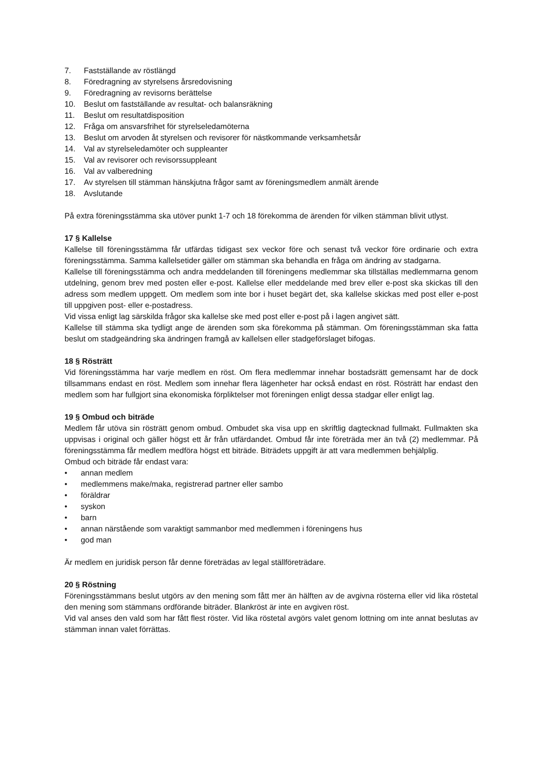7. Fastställande av röstlängd
8. Föredragning av styrelsens årsredovisning
9. Föredragning av revisorns berättelse
10. Beslut om fastställande av resultat- och balansräkning
11. Beslut om resultatdisposition
12. Fråga om ansvarsfrihet för styrelseledamöterna
13. Beslut om arvoden åt styrelsen och revisorer för nästkommande verksamhetsår
14. Val av styrelseledamöter och suppleanter
15. Val av revisorer och revisorssuppleant
16. Val av valberedning
17. Av styrelsen till stämman hänskjutna frågor samt av föreningsmedlem anmält ärende
18. Avslutande
På extra föreningsstämma ska utöver punkt 1-7 och 18 förekomma de ärenden för vilken stämman blivit utlyst.
17 § Kallelse
Kallelse till föreningsstämma får utfärdas tidigast sex veckor före och senast två veckor före ordinarie och extra föreningsstämma. Samma kallelsetider gäller om stämman ska behandla en fråga om ändring av stadgarna.
Kallelse till föreningsstämma och andra meddelanden till föreningens medlemmar ska tillställas medlemmarna genom utdelning, genom brev med posten eller e-post. Kallelse eller meddelande med brev eller e-post ska skickas till den adress som medlem uppgett. Om medlem som inte bor i huset begärt det, ska kallelse skickas med post eller e-post till uppgiven post- eller e-postadress.
Vid vissa enligt lag särskilda frågor ska kallelse ske med post eller e-post på i lagen angivet sätt.
Kallelse till stämma ska tydligt ange de ärenden som ska förekomma på stämman. Om föreningsstämman ska fatta beslut om stadgeändring ska ändringen framgå av kallelsen eller stadgeförslaget bifogas.
18 § Rösträtt
Vid föreningsstämma har varje medlem en röst. Om flera medlemmar innehar bostadsrätt gemensamt har de dock tillsammans endast en röst. Medlem som innehar flera lägenheter har också endast en röst. Rösträtt har endast den medlem som har fullgjort sina ekonomiska förpliktelser mot föreningen enligt dessa stadgar eller enligt lag.
19 § Ombud och biträde
Medlem får utöva sin rösträtt genom ombud. Ombudet ska visa upp en skriftlig dagtecknad fullmakt. Fullmakten ska uppvisas i original och gäller högst ett år från utfärdandet. Ombud får inte företräda mer än två (2) medlemmar. På föreningsstämma får medlem medföra högst ett biträde. Biträdets uppgift är att vara medlemmen behjälplig.
Ombud och biträde får endast vara:
• annan medlem
• medlemmens make/maka, registrerad partner eller sambo
• föräldrar
• syskon
• barn
• annan närstående som varaktigt sammanbor med medlemmen i föreningens hus
• god man
Är medlem en juridisk person får denne företrädas av legal ställföreträdare.
20 § Röstning
Föreningsstämmans beslut utgörs av den mening som fått mer än hälften av de avgivna rösterna eller vid lika röstetal den mening som stämmans ordförande biträder. Blankröst är inte en avgiven röst.
Vid val anses den vald som har fått flest röster. Vid lika röstetal avgörs valet genom lottning om inte annat beslutas av stämman innan valet förrättas.